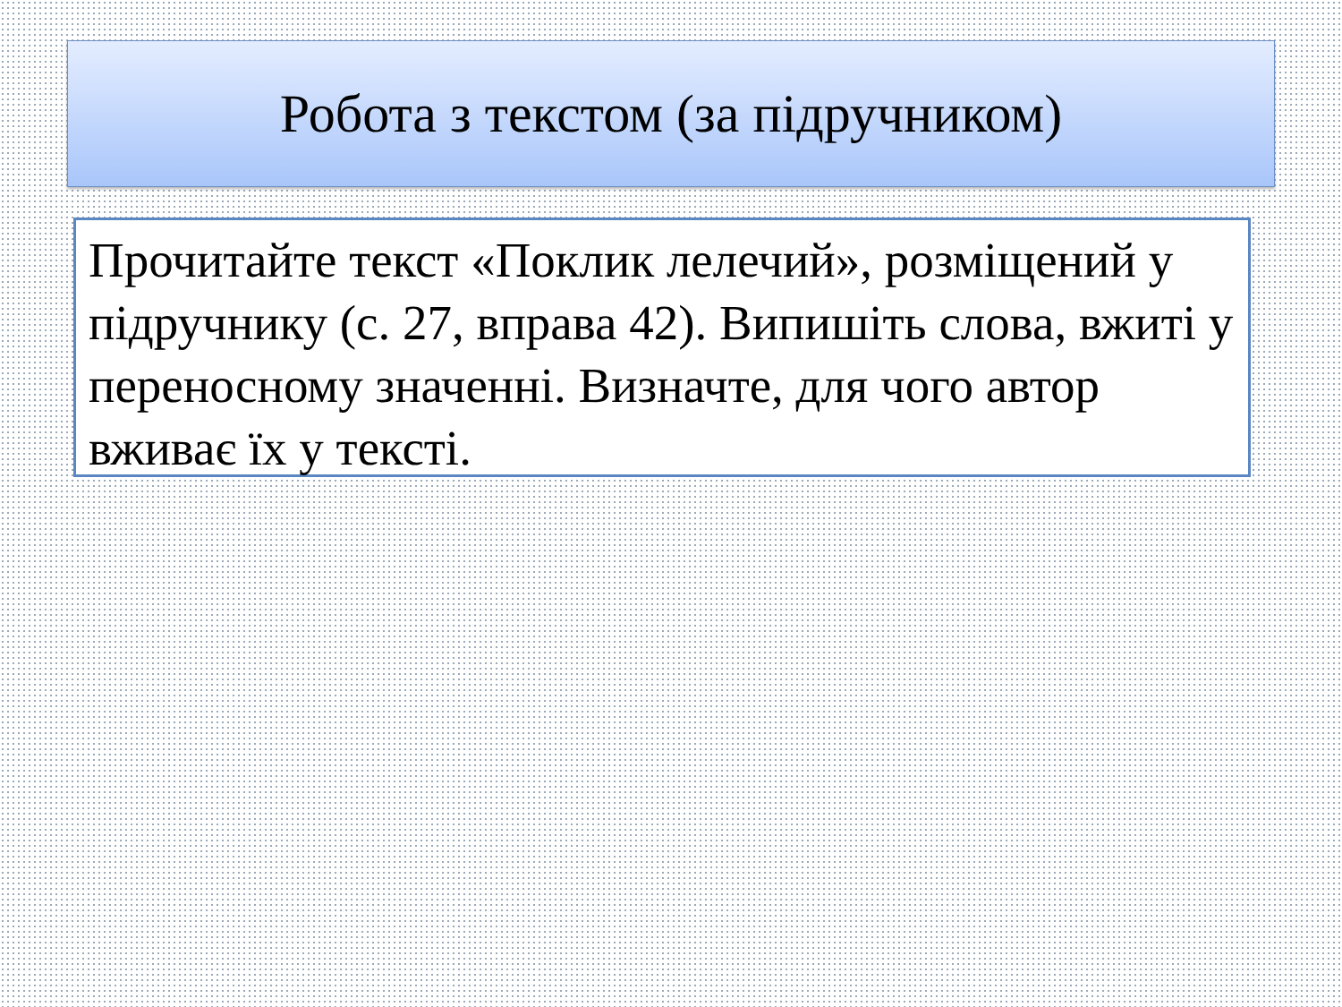Робота з текстом (за підручником)
Прочитайте текст «Поклик лелечий», розміщений у підручнику (с. 27, вправа 42). Випишіть слова, вжиті у переносному значенні. Визначте, для чого автор вживає їх у тексті.